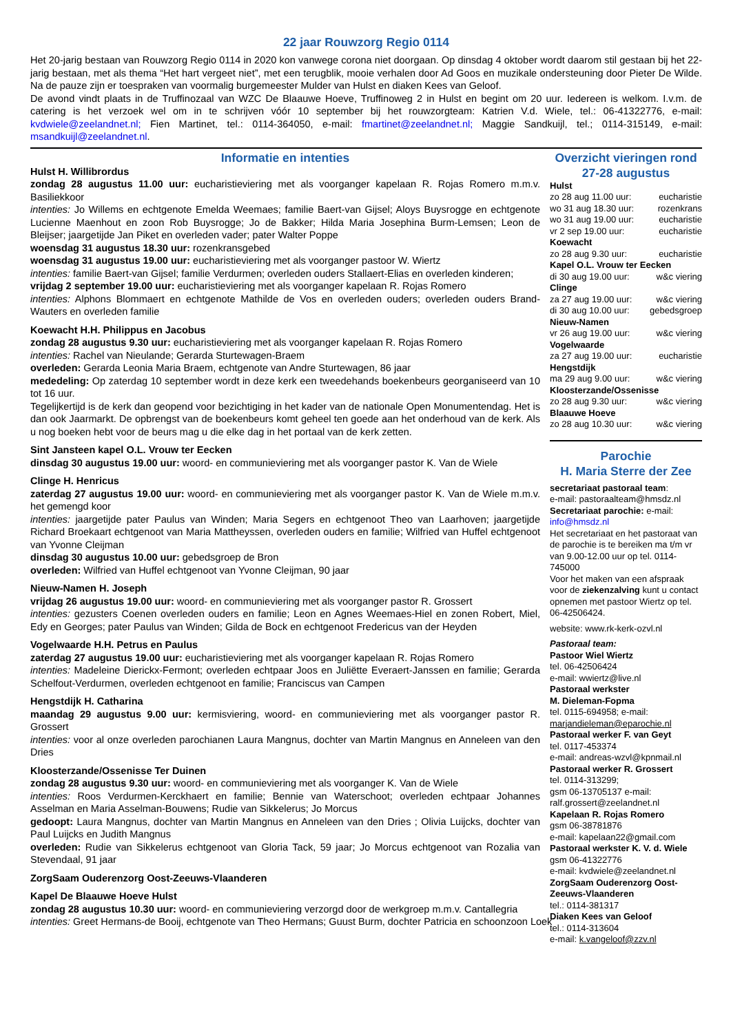22 jaar Rouwzorg Regio 0114
Het 20-jarig bestaan van Rouwzorg Regio 0114 in 2020 kon vanwege corona niet doorgaan. Op dinsdag 4 oktober wordt daarom stil gestaan bij het 22-jarig bestaan, met als thema “Het hart vergeet niet”, met een terugblik, mooie verhalen door Ad Goos en muzikale ondersteuning door Pieter De Wilde. Na de pauze zijn er toespraken van voormalig burgemeester Mulder van Hulst en diaken Kees van Geloof.
De avond vindt plaats in de Truffinozaal van WZC De Blaauwe Hoeve, Truffinoweg 2 in Hulst en begint om 20 uur. Iedereen is welkom. I.v.m. de catering is het verzoek wel om in te schrijven vóór 10 september bij het rouwzorgteam: Katrien V.d. Wiele, tel.: 06-41322776, e-mail: kvdwiele@zeelandnet.nl; Fien Martinet, tel.: 0114-364050, e-mail: fmartinet@zeelandnet.nl; Maggie Sandkuijl, tel.; 0114-315149, e-mail: msandkuijl@zeelandnet.nl.
Informatie en intenties
Hulst H. Willibrordus
zondag 28 augustus 11.00 uur: eucharistieviering met als voorganger kapelaan R. Rojas Romero m.m.v. Basiliekkoor
intenties: Jo Willems en echtgenote Emelda Weemaes; familie Baert-van Gijsel; Aloys Buysrogge en echtgenote Lucienne Maenhout en zoon Rob Buysrogge; Jo de Bakker; Hilda Maria Josephina Burm-Lemsen; Leon de Bleijser; jaargetijde Jan Piket en overleden vader; pater Walter Poppe
woensdag 31 augustus 18.30 uur: rozenkransgebed
woensdag 31 augustus 19.00 uur: eucharistieviering met als voorganger pastoor W. Wiertz
intenties: familie Baert-van Gijsel; familie Verdurmen; overleden ouders Stallaert-Elias en overleden kinderen;
vrijdag 2 september 19.00 uur: eucharistieviering met als voorganger kapelaan R. Rojas Romero
intenties: Alphons Blommaert en echtgenote Mathilde de Vos en overleden ouders; overleden ouders Brand-Wauters en overleden familie
Koewacht H.H. Philippus en Jacobus
zondag 28 augustus 9.30 uur: eucharistieviering met als voorganger kapelaan R. Rojas Romero
intenties: Rachel van Nieulande; Gerarda Sturtewagen-Braem
overleden: Gerarda Leonia Maria Braem, echtgenote van Andre Sturtewagen, 86 jaar
mededeling: Op zaterdag 10 september wordt in deze kerk een tweedehands boekenbeurs georganiseerd van 10 tot 16 uur.
Tegelijkertijd is de kerk dan geopend voor bezichtiging in het kader van de nationale Open Monumentendag. Het is dan ook Jaarmarkt. De opbrengst van de boekenbeurs komt geheel ten goede aan het onderhoud van de kerk. Als u nog boeken hebt voor de beurs mag u die elke dag in het portaal van de kerk zetten.
Sint Jansteen kapel O.L. Vrouw ter Eecken
dinsdag 30 augustus 19.00 uur: woord- en communieviering met als voorganger pastor K. Van de Wiele
Clinge H. Henricus
zaterdag 27 augustus 19.00 uur: woord- en communieviering met als voorganger pastor K. Van de Wiele m.m.v. het gemengd koor
intenties: jaargetijde pater Paulus van Winden; Maria Segers en echtgenoot Theo van Laarhoven; jaargetijde Richard Broekaart echtgenoot van Maria Mattheyssen, overleden ouders en familie; Wilfried van Huffel echtgenoot van Yvonne Cleijman
dinsdag 30 augustus 10.00 uur: gebedsgroep de Bron
overleden: Wilfried van Huffel echtgenoot van Yvonne Cleijman, 90 jaar
Nieuw-Namen H. Joseph
vrijdag 26 augustus 19.00 uur: woord- en communieviering met als voorganger pastor R. Grossert
intenties: gezusters Coenen overleden ouders en familie; Leon en Agnes Weemaes-Hiel en zonen Robert, Miel, Edy en Georges; pater Paulus van Winden; Gilda de Bock en echtgenoot Fredericus van der Heyden
Vogelwaarde H.H. Petrus en Paulus
zaterdag 27 augustus 19.00 uur: eucharistieviering met als voorganger kapelaan R. Rojas Romero
intenties: Madeleine Dierickx-Fermont; overleden echtpaar Joos en Juliëtte Everaert-Janssen en familie; Gerarda Schelfout-Verdurmen, overleden echtgenoot en familie; Franciscus van Campen
Hengstdijk H. Catharina
maandag 29 augustus 9.00 uur: kermisviering, woord- en communieviering met als voorganger pastor R. Grossert
intenties: voor al onze overleden parochianen Laura Mangnus, dochter van Martin Mangnus en Anneleen van den Dries
Kloosterzande/Ossenisse Ter Duinen
zondag 28 augustus 9.30 uur: woord- en communieviering met als voorganger K. Van de Wiele
intenties: Roos Verdurmen-Kerckhaert en familie; Bennie van Waterschoot; overleden echtpaar Johannes Asselman en Maria Asselman-Bouwens; Rudie van Sikkelerus; Jo Morcus
gedoopt: Laura Mangnus, dochter van Martin Mangnus en Anneleen van den Dries ; Olivia Luijcks, dochter van Paul Luijcks en Judith Mangnus
overleden: Rudie van Sikkelerus echtgenoot van Gloria Tack, 59 jaar; Jo Morcus echtgenoot van Rozalia van Stevendaal, 91 jaar
ZorgSaam Ouderenzorg Oost-Zeeuws-Vlaanderen
Kapel De Blaauwe Hoeve Hulst
zondag 28 augustus 10.30 uur: woord- en communieviering verzorgd door de werkgroep m.m.v. Cantallegria
intenties: Greet Hermans-de Booij, echtgenote van Theo Hermans; Guust Burm, dochter Patricia en schoonzoon Loek
Overzicht vieringen rond 27-28 augustus
Hulst
zo 28 aug 11.00 uur: eucharistie
wo 31 aug 18.30 uur: rozenkrans
wo 31 aug 19.00 uur: eucharistie
vr 2 sep 19.00 uur: eucharistie
Koewacht
zo 28 aug 9.30 uur: eucharistie
Kapel O.L. Vrouw ter Eecken
di 30 aug 19.00 uur: w&c viering
Clinge
za 27 aug 19.00 uur: w&c viering
di 30 aug 10.00 uur: gebedsgroep
Nieuw-Namen
vr 26 aug 19.00 uur: w&c viering
Vogelwaarde
za 27 aug 19.00 uur: eucharistie
Hengstdijk
ma 29 aug 9.00 uur: w&c viering
Kloosterzande/Ossenisse
zo 28 aug 9.30 uur: w&c viering
Blaauwe Hoeve
zo 28 aug 10.30 uur: w&c viering
Parochie
H. Maria Sterre der Zee
secretariaat pastoraal team:
e-mail: pastoraalteam@hmsdz.nl
Secretariaat parochie: e-mail: info@hmsdz.nl
Het secretariaat en het pastoraat van de parochie is te bereiken ma t/m vr van 9.00-12.00 uur op tel. 0114-745000
Voor het maken van een afspraak voor de ziekenzalving kunt u contact opnemen met pastoor Wiertz op tel. 06-42506424.
website: www.rk-kerk-ozvl.nl
Pastoraal team:
Pastoor Wiel Wiertz
tel. 06-42506424
e-mail: wwiertz@live.nl
Pastoraal werkster
M. Dieleman-Fopma
tel. 0115-694958; e-mail:
marjandieleman@eparochie.nl
Pastoraal werker F. van Geyt
tel. 0117-453374
e-mail: andreas-wzvl@kpnmail.nl
Pastoraal werker R. Grossert
tel. 0114-313299;
gsm 06-13705137 e-mail:
ralf.grossert@zeelandnet.nl
Kapelaan R. Rojas Romero
gsm 06-38781876
e-mail: kapelaan22@gmail.com
Pastoraal werkster K. V. d. Wiele
gsm 06-41322776
e-mail: kvdwiele@zeelandnet.nl
ZorgSaam Ouderenzorg Oost-Zeeuws-Vlaanderen
tel.: 0114-381317
Diaken Kees van Geloof
tel.: 0114-313604
e-mail: k.vangeloof@zzv.nl